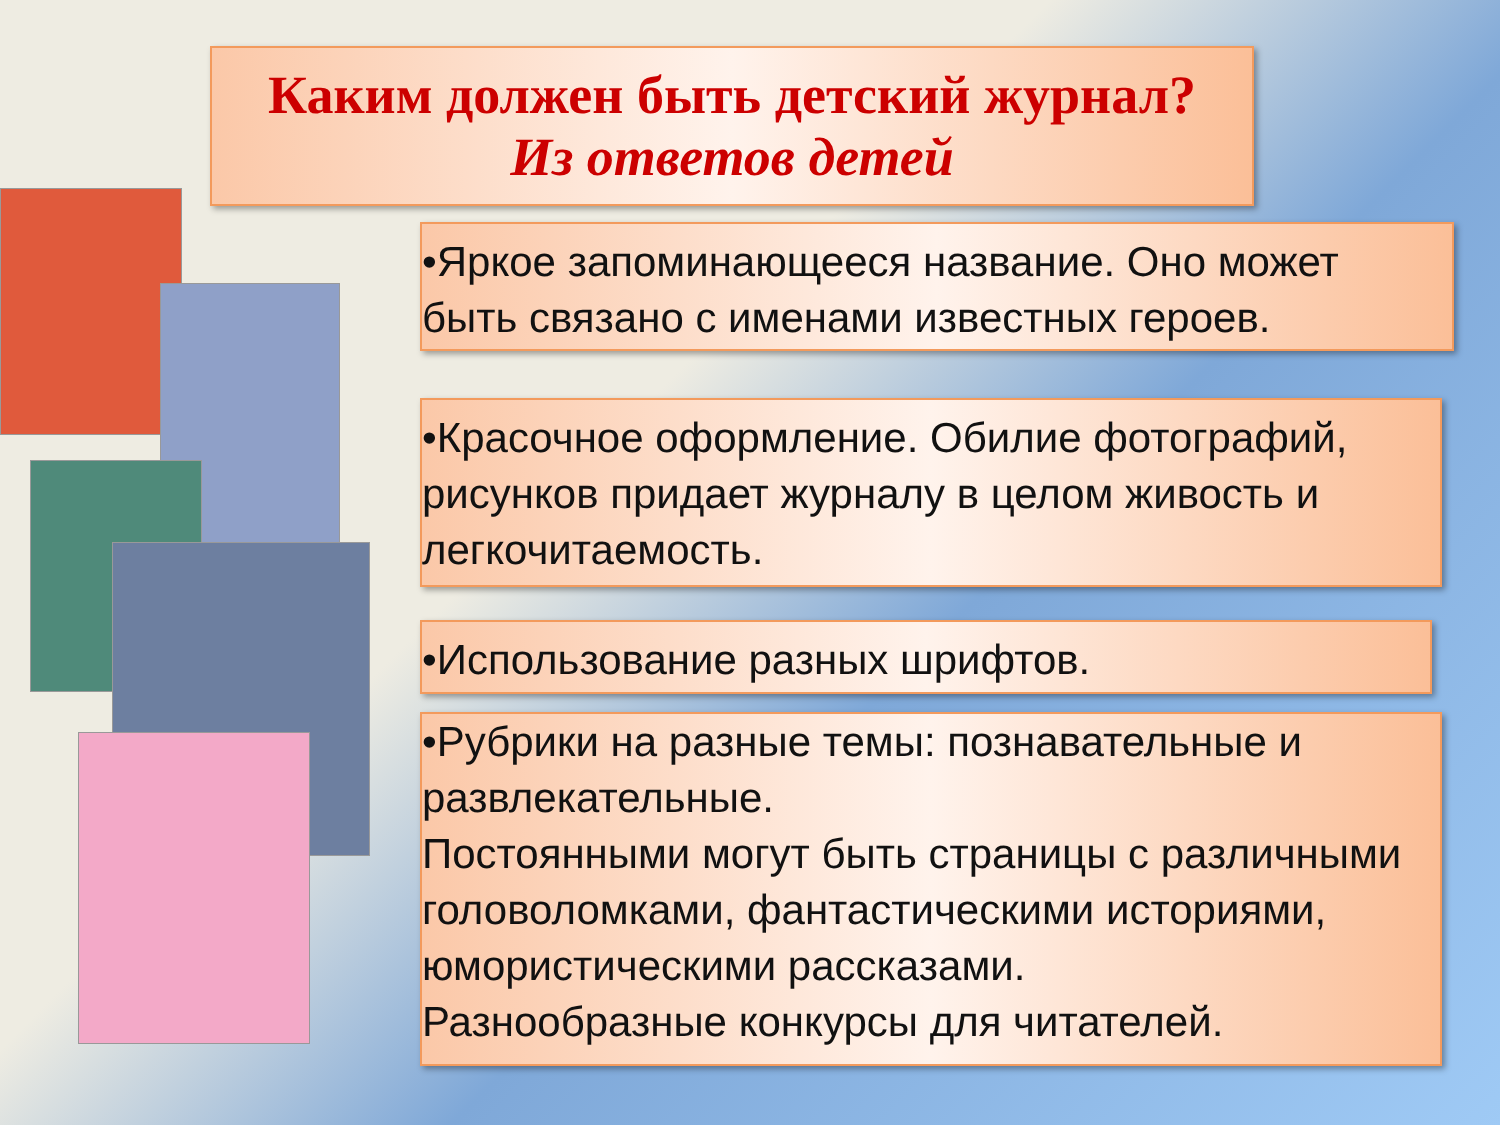Каким должен быть детский журнал?
Из ответов детей
•Яркое запоминающееся название. Оно может быть связано с именами известных героев.
•Красочное оформление. Обилие фотографий, рисунков придает журналу в целом живость и легкочитаемость.
•Использование разных шрифтов.
•Рубрики на разные темы: познавательные и развлекательные.
Постоянными могут быть страницы с различными головоломками, фантастическими историями, юмористическими рассказами.
Разнообразные конкурсы для читателей.